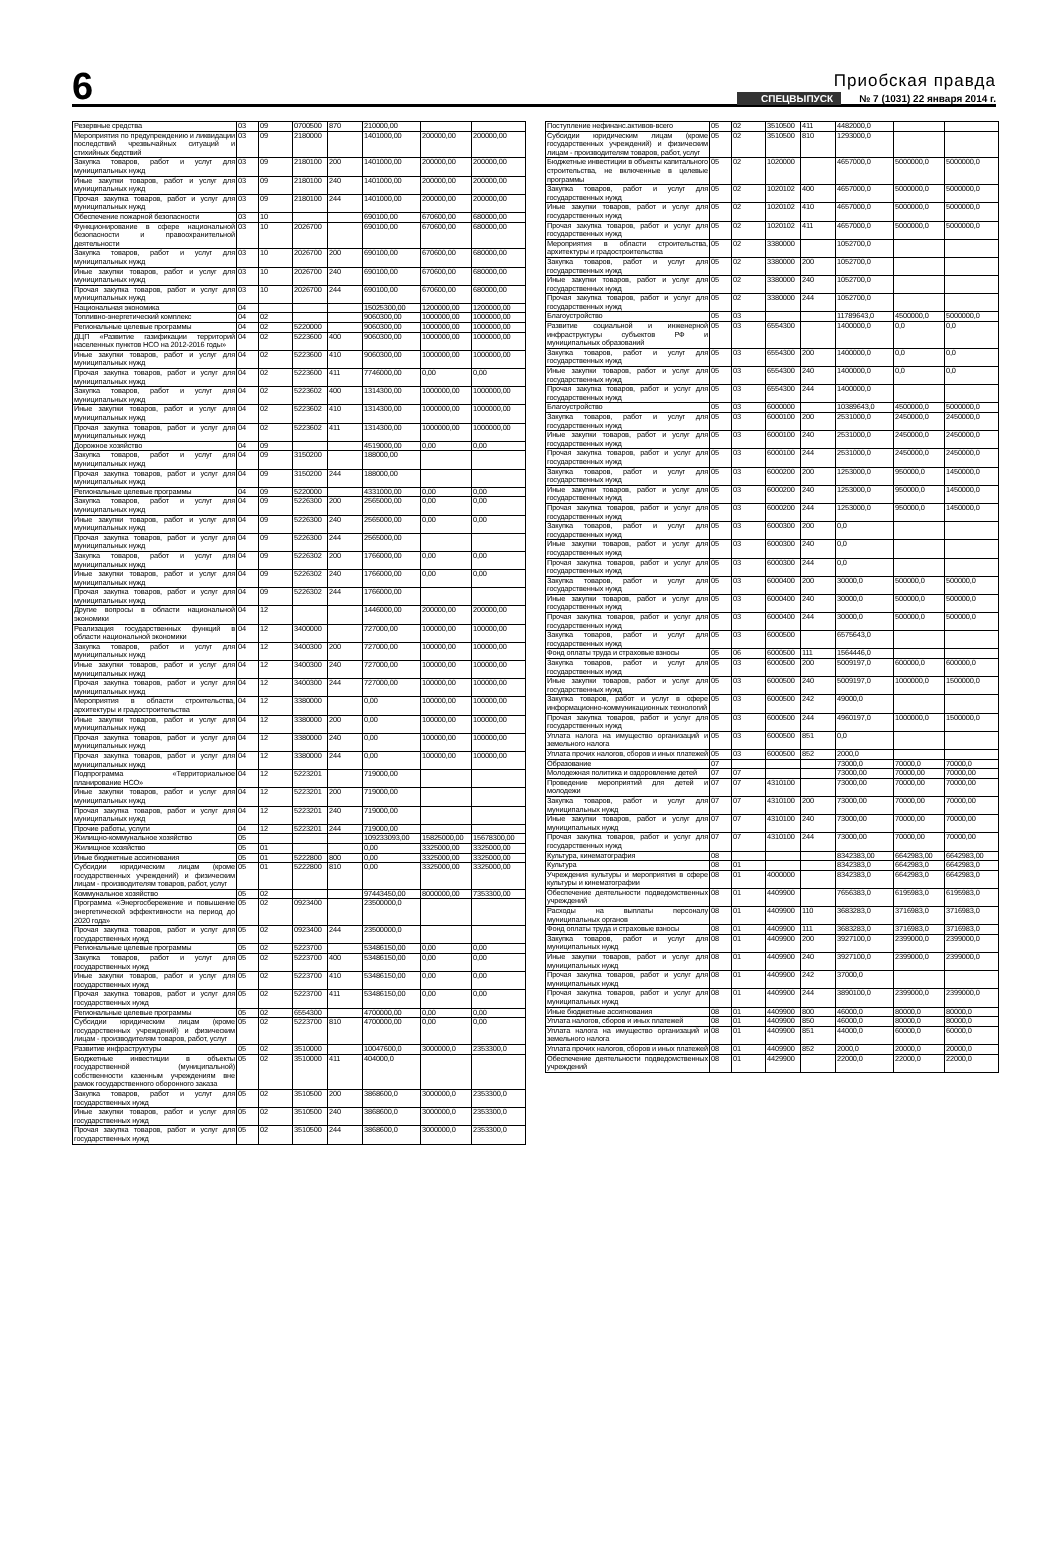6
Приобская правда
СПЕЦВЫПУСК № 7 (1031) 22 января 2014 г.
| Резервные средства | 03 | 09 | 0700500 | 870 | 210000,00 | | |
| Мероприятия по предупреждению и ликвидации последствий чрезвычайных ситуаций и стихийных бедствий | 03 | 09 | 2180000 | | 1401000,00 | 200000,00 | 200000,00 |
| Закупка товаров, работ и услуг для муниципальных нужд | 03 | 09 | 2180100 | 200 | 1401000,00 | 200000,00 | 200000,00 |
| Иные закупки товаров, работ и услуг для муниципальных нужд | 03 | 09 | 2180100 | 240 | 1401000,00 | 200000,00 | 200000,00 |
| Прочая закупка товаров, работ и услуг для муниципальных нужд | 03 | 09 | 2180100 | 244 | 1401000,00 | 200000,00 | 200000,00 |
| Обеспечение пожарной безопасности | 03 | 10 | | | 690100,00 | 670600,00 | 680000,00 |
| Функционирование в сфере национальной безопасности и правоохранительной деятельности | 03 | 10 | 2026700 | | 690100,00 | 670600,00 | 680000,00 |
| Закупка товаров, работ и услуг для муниципальных нужд | 03 | 10 | 2026700 | 200 | 690100,00 | 670600,00 | 680000,00 |
| Иные закупки товаров, работ и услуг для муниципальных нужд | 03 | 10 | 2026700 | 240 | 690100,00 | 670600,00 | 680000,00 |
| Прочая закупка товаров, работ и услуг для муниципальных нужд | 03 | 10 | 2026700 | 244 | 690100,00 | 670600,00 | 680000,00 |
| Национальная экономика | 04 | | | | 15025300,00 | 1200000,00 | 1200000,00 |
| Топливно-энергетический комплекс | 04 | 02 | | | 9060300,00 | 1000000,00 | 1000000,00 |
| Региональные целевые программы | 04 | 02 | 5220000 | | 9060300,00 | 1000000,00 | 1000000,00 |
| ДЦП «Развитие газификации территорий населенных пунктов НСО на 2012-2016 годы» | 04 | 02 | 5223600 | 400 | 9060300,00 | 1000000,00 | 1000000,00 |
| Иные закупки товаров, работ и услуг для муниципальных нужд | 04 | 02 | 5223600 | 410 | 9060300,00 | 1000000,00 | 1000000,00 |
| Прочая закупка товаров, работ и услуг для муниципальных нужд | 04 | 02 | 5223600 | 411 | 7746000,00 | 0,00 | 0,00 |
| Закупка товаров, работ и услуг для муниципальных нужд | 04 | 02 | 5223602 | 400 | 1314300,00 | 1000000,00 | 1000000,00 |
| Иные закупки товаров, работ и услуг для муниципальных нужд | 04 | 02 | 5223602 | 410 | 1314300,00 | 1000000,00 | 1000000,00 |
| Прочая закупка товаров, работ и услуг для муниципальных нужд | 04 | 02 | 5223602 | 411 | 1314300,00 | 1000000,00 | 1000000,00 |
| Дорожное хозяйство | 04 | 09 | | | 4519000,00 | 0,00 | 0,00 |
| Закупка товаров, работ и услуг для муниципальных нужд | 04 | 09 | 3150200 | | 188000,00 | | |
| Прочая закупка товаров, работ и услуг для муниципальных нужд | 04 | 09 | 3150200 | 244 | 188000,00 | | |
| Региональные целевые программы | 04 | 09 | 5220000 | | 4331000,00 | 0,00 | 0,00 |
| Закупка товаров, работ и услуг для муниципальных нужд | 04 | 09 | 5226300 | 200 | 2565000,00 | 0,00 | 0,00 |
| Иные закупки товаров, работ и услуг для муниципальных нужд | 04 | 09 | 5226300 | 240 | 2565000,00 | 0,00 | 0,00 |
| Прочая закупка товаров, работ и услуг для муниципальных нужд | 04 | 09 | 5226300 | 244 | 2565000,00 | | |
| Закупка товаров, работ и услуг для муниципальных нужд | 04 | 09 | 5226302 | 200 | 1766000,00 | 0,00 | 0,00 |
| Иные закупки товаров, работ и услуг для муниципальных нужд | 04 | 09 | 5226302 | 240 | 1766000,00 | 0,00 | 0,00 |
| Прочая закупка товаров, работ и услуг для муниципальных нужд | 04 | 09 | 5226302 | 244 | 1766000,00 | | |
| Другие вопросы в области национальной экономики | 04 | 12 | | | 1446000,00 | 200000,00 | 200000,00 |
| Реализация государственных функций в области национальной экономики | 04 | 12 | 3400000 | | 727000,00 | 100000,00 | 100000,00 |
| Закупка товаров, работ и услуг для муниципальных нужд | 04 | 12 | 3400300 | 200 | 727000,00 | 100000,00 | 100000,00 |
| Иные закупки товаров, работ и услуг для муниципальных нужд | 04 | 12 | 3400300 | 240 | 727000,00 | 100000,00 | 100000,00 |
| Прочая закупка товаров, работ и услуг для муниципальных нужд | 04 | 12 | 3400300 | 244 | 727000,00 | 100000,00 | 100000,00 |
| Мероприятия в области строительства, архитектуры и градостроительства | 04 | 12 | 3380000 | | 0,00 | 100000,00 | 100000,00 |
| Иные закупки товаров, работ и услуг для муниципальных нужд | 04 | 12 | 3380000 | 200 | 0,00 | 100000,00 | 100000,00 |
| Прочая закупка товаров, работ и услуг для муниципальных нужд | 04 | 12 | 3380000 | 240 | 0,00 | 100000,00 | 100000,00 |
| Прочая закупка товаров, работ и услуг для муниципальных нужд | 04 | 12 | 3380000 | 244 | 0,00 | 100000,00 | 100000,00 |
| Подпрограмма «Территориальное планирование НСО» | 04 | 12 | 5223201 | | 719000,00 | | |
| Иные закупки товаров, работ и услуг для муниципальных нужд | 04 | 12 | 5223201 | 200 | 719000,00 | | |
| Прочая закупка товаров, работ и услуг для муниципальных нужд | 04 | 12 | 5223201 | 240 | 719000,00 | | |
| Прочие работы, услуги | 04 | 12 | 5223201 | 244 | 719000,00 | | |
| Жилищно-коммунальное хозяйство | 05 | | | | 109233093,00 | 15825000,00 | 15678300,00 |
| Жилищное хозяйство | 05 | 01 | | | 0,00 | 3325000,00 | 3325000,00 |
| Иные бюджетные ассигнования | 05 | 01 | 5222800 | 800 | 0,00 | 3325000,00 | 3325000,00 |
| Субсидии юридическим лицам (кроме государственных учреждений) и физическим лицам - производителям товаров, работ, услуг | 05 | 01 | 5222800 | 810 | 0,00 | 3325000,00 | 3325000,00 |
| Коммунальное хозяйство | 05 | 02 | | | 97443450,00 | 8000000,00 | 7353300,00 |
| Программа «Энергосбережение и повышение энергетической эффективности на период до 2020 года» | 05 | 02 | 0923400 | | 23500000,0 | | |
| Прочая закупка товаров, работ и услуг для государственных нужд | 05 | 02 | 0923400 | 244 | 23500000,0 | | |
| Региональные целевые программы | 05 | 02 | 5223700 | | 53486150,00 | 0,00 | 0,00 |
| Закупка товаров, работ и услуг для государственных нужд | 05 | 02 | 5223700 | 400 | 53486150,00 | 0,00 | 0,00 |
| Иные закупки товаров, работ и услуг для государственных нужд | 05 | 02 | 5223700 | 410 | 53486150,00 | 0,00 | 0,00 |
| Прочая закупка товаров, работ и услуг для государственных нужд | 05 | 02 | 5223700 | 411 | 53486150,00 | 0,00 | 0,00 |
| Региональные целевые программы | 05 | 02 | 6554300 | | 4700000,00 | 0,00 | 0,00 |
| Субсидии юридическим лицам (кроме государственных учреждений) и физическим лицам - производителям товаров, работ, услуг | 05 | 02 | 5223700 | 810 | 4700000,00 | 0,00 | 0,00 |
| Развитие инфраструктуры | 05 | 02 | 3510000 | | 10047600,0 | 3000000,0 | 2353300,0 |
| Бюджетные инвестиции в объекты государственной (муниципальной) собственности казенным учреждениям вне рамок государственного оборонного заказа | 05 | 02 | 3510000 | 411 | 404000,0 | | |
| Закупка товаров, работ и услуг для государственных нужд | 05 | 02 | 3510500 | 200 | 3868600,0 | 3000000,0 | 2353300,0 |
| Иные закупки товаров, работ и услуг для государственных нужд | 05 | 02 | 3510500 | 240 | 3868600,0 | 3000000,0 | 2353300,0 |
| Прочая закупка товаров, работ и услуг для государственных нужд | 05 | 02 | 3510500 | 244 | 3868600,0 | 3000000,0 | 2353300,0 |
| Поступление нефинанс.активов-всего | 05 | 02 | 3510500 | 411 | 4482000,0 | | |
| Субсидии юридическим лицам (кроме государственных учреждений) и физическим лицам - производителям товаров, работ, услуг | 05 | 02 | 3510500 | 810 | 1293000,0 | | |
| Бюджетные инвестиции в объекты капитального строительства, не включенные в целевые программы | 05 | 02 | 1020000 | | 4657000,0 | 5000000,0 | 5000000,0 |
| Закупка товаров, работ и услуг для государственных нужд | 05 | 02 | 1020102 | 400 | 4657000,0 | 5000000,0 | 5000000,0 |
| Иные закупки товаров, работ и услуг для государственных нужд | 05 | 02 | 1020102 | 410 | 4657000,0 | 5000000,0 | 5000000,0 |
| Прочая закупка товаров, работ и услуг для государственных нужд | 05 | 02 | 1020102 | 411 | 4657000,0 | 5000000,0 | 5000000,0 |
| Мероприятия в области строительства, архитектуры и градостроительства | 05 | 02 | 3380000 | | 1052700,0 | | |
| Закупка товаров, работ и услуг для государственных нужд | 05 | 02 | 3380000 | 200 | 1052700,0 | | |
| Иные закупки товаров, работ и услуг для государственных нужд | 05 | 02 | 3380000 | 240 | 1052700,0 | | |
| Прочая закупка товаров, работ и услуг для государственных нужд | 05 | 02 | 3380000 | 244 | 1052700,0 | | |
| Благоустройство | 05 | 03 | | | 11789643,0 | 4500000,0 | 5000000,0 |
| Развитие социальной и инженерной инфраструктуры субъектов РФ и муниципальных образований | 05 | 03 | 6554300 | | 1400000,0 | 0,0 | 0,0 |
| Закупка товаров, работ и услуг для государственных нужд | 05 | 03 | 6554300 | 200 | 1400000,0 | 0,0 | 0,0 |
| Иные закупки товаров, работ и услуг для государственных нужд | 05 | 03 | 6554300 | 240 | 1400000,0 | 0,0 | 0,0 |
| Прочая закупка товаров, работ и услуг для государственных нужд | 05 | 03 | 6554300 | 244 | 1400000,0 | | |
| Благоустройство | 05 | 03 | 6000000 | | 10389643,0 | 4500000,0 | 5000000,0 |
| Закупка товаров, работ и услуг для государственных нужд | 05 | 03 | 6000100 | 200 | 2531000,0 | 2450000,0 | 2450000,0 |
| Иные закупки товаров, работ и услуг для государственных нужд | 05 | 03 | 6000100 | 240 | 2531000,0 | 2450000,0 | 2450000,0 |
| Прочая закупка товаров, работ и услуг для государственных нужд | 05 | 03 | 6000100 | 244 | 2531000,0 | 2450000,0 | 2450000,0 |
| Закупка товаров, работ и услуг для государственных нужд | 05 | 03 | 6000200 | 200 | 1253000,0 | 950000,0 | 1450000,0 |
| Иные закупки товаров, работ и услуг для государственных нужд | 05 | 03 | 6000200 | 240 | 1253000,0 | 950000,0 | 1450000,0 |
| Прочая закупка товаров, работ и услуг для государственных нужд | 05 | 03 | 6000200 | 244 | 1253000,0 | 950000,0 | 1450000,0 |
| Закупка товаров, работ и услуг для государственных нужд | 05 | 03 | 6000300 | 200 | 0,0 | | |
| Иные закупки товаров, работ и услуг для государственных нужд | 05 | 03 | 6000300 | 240 | 0,0 | | |
| Прочая закупка товаров, работ и услуг для государственных нужд | 05 | 03 | 6000300 | 244 | 0,0 | | |
| Закупка товаров, работ и услуг для государственных нужд | 05 | 03 | 6000400 | 200 | 30000,0 | 500000,0 | 500000,0 |
| Иные закупки товаров, работ и услуг для государственных нужд | 05 | 03 | 6000400 | 240 | 30000,0 | 500000,0 | 500000,0 |
| Прочая закупка товаров, работ и услуг для государственных нужд | 05 | 03 | 6000400 | 244 | 30000,0 | 500000,0 | 500000,0 |
| Закупка товаров, работ и услуг для государственных нужд | 05 | 03 | 6000500 | | 6575643,0 | | |
| Фонд оплаты труда и страховые взносы | 05 | 06 | 6000500 | 111 | 1564446,0 | | |
| Закупка товаров, работ и услуг для государственных нужд | 05 | 03 | 6000500 | 200 | 5009197,0 | 600000,0 | 600000,0 |
| Иные закупки товаров, работ и услуг для государственных нужд | 05 | 03 | 6000500 | 240 | 5009197,0 | 1000000,0 | 1500000,0 |
| Закупка товаров, работ и услуг в сфере информационно-коммуникационных технологий | 05 | 03 | 6000500 | 242 | 49000,0 | | |
| Прочая закупка товаров, работ и услуг для государственных нужд | 05 | 03 | 6000500 | 244 | 4960197,0 | 1000000,0 | 1500000,0 |
| Уплата налога на имущество организаций и земельного налога | 05 | 03 | 6000500 | 851 | 0,0 | | |
| Уплата прочих налогов, сборов и иных платежей | 05 | 03 | 6000500 | 852 | 2000,0 | | |
| Образование | 07 | | | | 73000,0 | 70000,0 | 70000,0 |
| Молодежная политика и оздоровление детей | 07 | 07 | | | 73000,00 | 70000,00 | 70000,00 |
| Проведение мероприятий для детей и молодежи | 07 | 07 | 4310100 | | 73000,00 | 70000,00 | 70000,00 |
| Закупка товаров, работ и услуг для муниципальных нужд | 07 | 07 | 4310100 | 200 | 73000,00 | 70000,00 | 70000,00 |
| Иные закупки товаров, работ и услуг для муниципальных нужд | 07 | 07 | 4310100 | 240 | 73000,00 | 70000,00 | 70000,00 |
| Прочая закупка товаров, работ и услуг для государственных нужд | 07 | 07 | 4310100 | 244 | 73000,00 | 70000,00 | 70000,00 |
| Культура, кинематография | 08 | | | | 8342383,00 | 6642983,00 | 6642983,00 |
| Культура | 08 | 01 | | | 8342383,0 | 6642983,0 | 6642983,0 |
| Учреждения культуры и мероприятия в сфере культуры и кинематографии | 08 | 01 | 4000000 | | 8342383,0 | 6642983,0 | 6642983,0 |
| Обеспечение деятельности подведомственных учреждений | 08 | 01 | 4409900 | | 7656383,0 | 6195983,0 | 6195983,0 |
| Расходы на выплаты персоналу муниципальных органов | 08 | 01 | 4409900 | 110 | 3683283,0 | 3716983,0 | 3716983,0 |
| Фонд оплаты труда и страховые взносы | 08 | 01 | 4409900 | 111 | 3683283,0 | 3716983,0 | 3716983,0 |
| Закупка товаров, работ и услуг для муниципальных нужд | 08 | 01 | 4409900 | 200 | 3927100,0 | 2399000,0 | 2399000,0 |
| Иные закупки товаров, работ и услуг для муниципальных нужд | 08 | 01 | 4409900 | 240 | 3927100,0 | 2399000,0 | 2399000,0 |
| Прочая закупка товаров, работ и услуг для муниципальных нужд | 08 | 01 | 4409900 | 242 | 37000,0 | | |
| Прочая закупка товаров, работ и услуг для муниципальных нужд | 08 | 01 | 4409900 | 244 | 3890100,0 | 2399000,0 | 2399000,0 |
| Иные бюджетные ассигнования | 08 | 01 | 4409900 | 800 | 46000,0 | 80000,0 | 80000,0 |
| Уплата налогов, сборов и иных платежей | 08 | 01 | 4409900 | 850 | 46000,0 | 80000,0 | 80000,0 |
| Уплата налога на имущество организаций и земельного налога | 08 | 01 | 4409900 | 851 | 44000,0 | 60000,0 | 60000,0 |
| Уплата прочих налогов, сборов и иных платежей | 08 | 01 | 4409900 | 852 | 2000,0 | 20000,0 | 20000,0 |
| Обеспечение деятельности подведомственных учреждений | 08 | 01 | 4429900 | | 22000,0 | 22000,0 | 22000,0 |